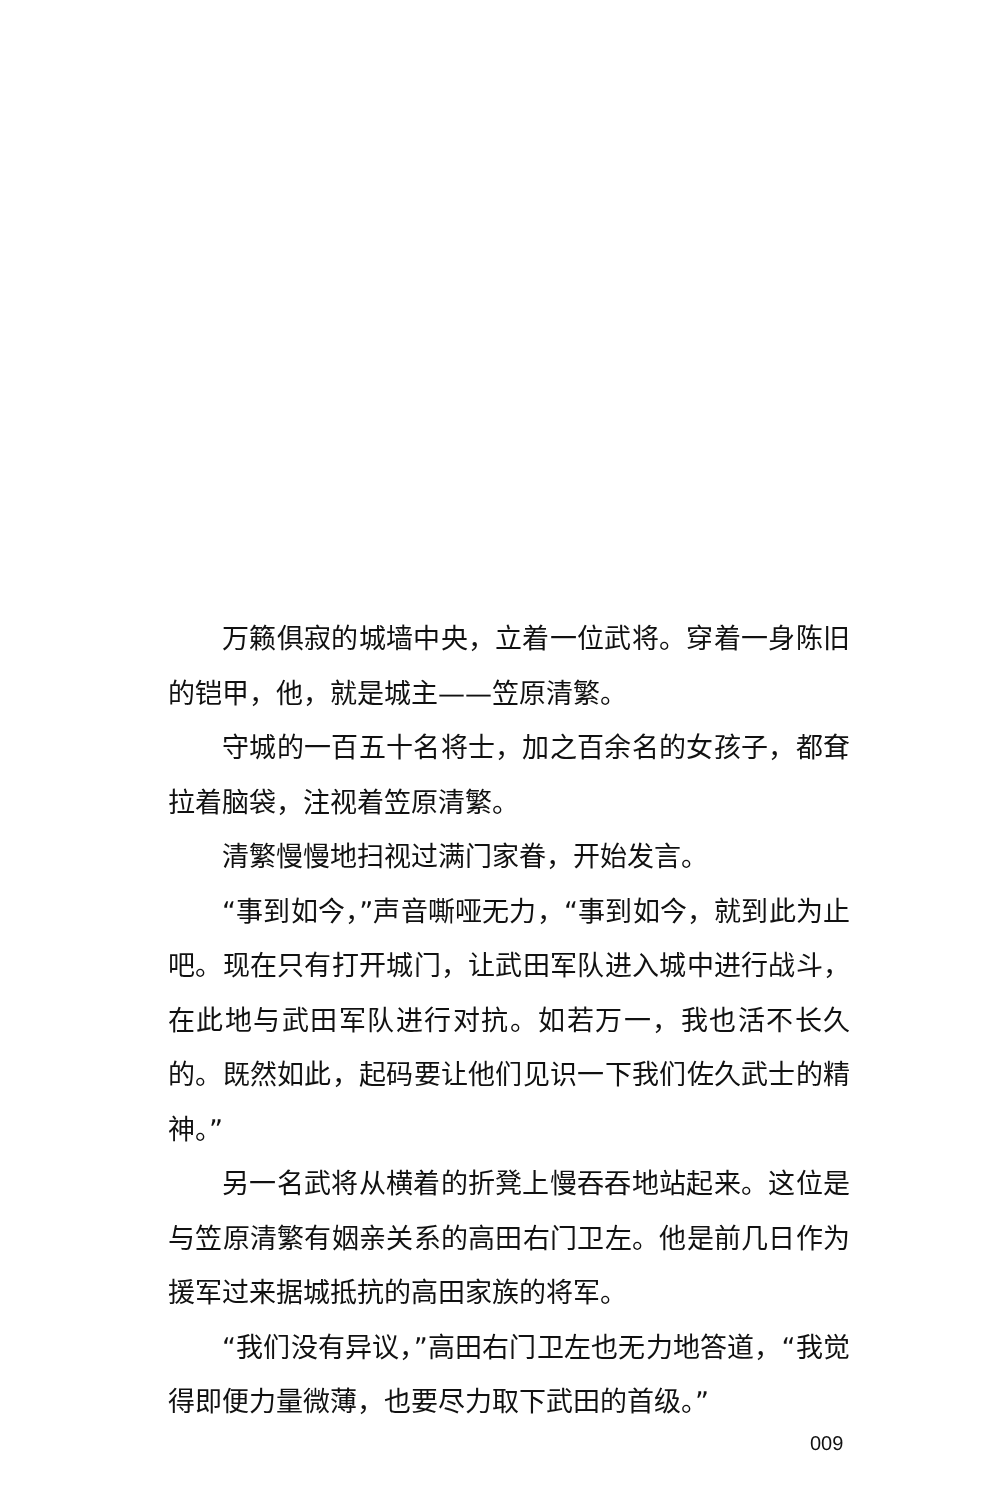万籁俱寂的城墙中央，立着一位武将。穿着一身陈旧的铠甲，他，就是城主——笠原清繁。
守城的一百五十名将士，加之百余名的女孩子，都耷拉着脑袋，注视着笠原清繁。
清繁慢慢地扫视过满门家眷，开始发言。
“事到如今，”声音嘶哑无力，“事到如今，就到此为止吧。现在只有打开城门，让武田军队进入城中进行战斗，在此地与武田军队进行对抗。如若万一，我也活不长久的。既然如此，起码要让他们见识一下我们佐久武士的精神。”
另一名武将从横着的折凳上慢吞吞地站起来。这位是与笠原清繁有姻亲关系的高田右门卫左。他是前几日作为援军过来据城抵抗的高田家族的将军。
“我们没有异议，”高田右门卫左也无力地答道，“我觉得即便力量微薄，也要尽力取下武田的首级。”
009